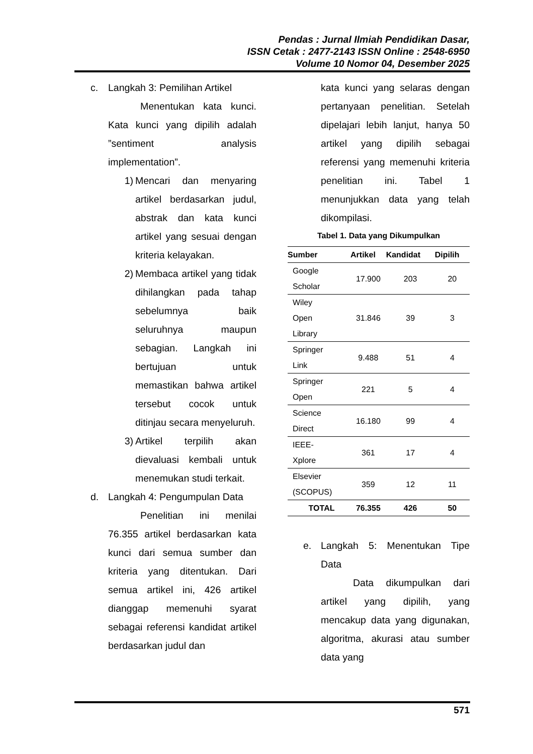Pendas : Jurnal Ilmiah Pendidikan Dasar,
ISSN Cetak : 2477-2143 ISSN Online : 2548-6950
Volume 10 Nomor 04, Desember 2025
c. Langkah 3: Pemilihan Artikel
Menentukan kata kunci. Kata kunci yang dipilih adalah ”sentiment analysis implementation”.
1) Mencari dan menyaring artikel berdasarkan judul, abstrak dan kata kunci artikel yang sesuai dengan kriteria kelayakan.
2) Membaca artikel yang tidak dihilangkan pada tahap sebelumnya baik seluruhnya maupun sebagian. Langkah ini bertujuan untuk memastikan bahwa artikel tersebut cocok untuk ditinjau secara menyeluruh.
3) Artikel terpilih akan dievaluasi kembali untuk menemukan studi terkait.
d. Langkah 4: Pengumpulan Data
Penelitian ini menilai 76.355 artikel berdasarkan kata kunci dari semua sumber dan kriteria yang ditentukan. Dari semua artikel ini, 426 artikel dianggap memenuhi syarat sebagai referensi kandidat artikel berdasarkan judul dan
kata kunci yang selaras dengan pertanyaan penelitian. Setelah dipelajari lebih lanjut, hanya 50 artikel yang dipilih sebagai referensi yang memenuhi kriteria penelitian ini. Tabel 1 menunjukkan data yang telah dikompilasi.
Tabel 1. Data yang Dikumpulkan
| Sumber | Artikel | Kandidat | Dipilih |
| --- | --- | --- | --- |
| Google Scholar | 17.900 | 203 | 20 |
| Wiley Open Library | 31.846 | 39 | 3 |
| Springer Link | 9.488 | 51 | 4 |
| Springer Open | 221 | 5 | 4 |
| Science Direct | 16.180 | 99 | 4 |
| IEEE- Xplore | 361 | 17 | 4 |
| Elsevier (SCOPUS) | 359 | 12 | 11 |
| TOTAL | 76.355 | 426 | 50 |
e. Langkah 5: Menentukan Tipe Data
Data dikumpulkan dari artikel yang dipilih, yang mencakup data yang digunakan, algoritma, akurasi atau sumber data yang
571